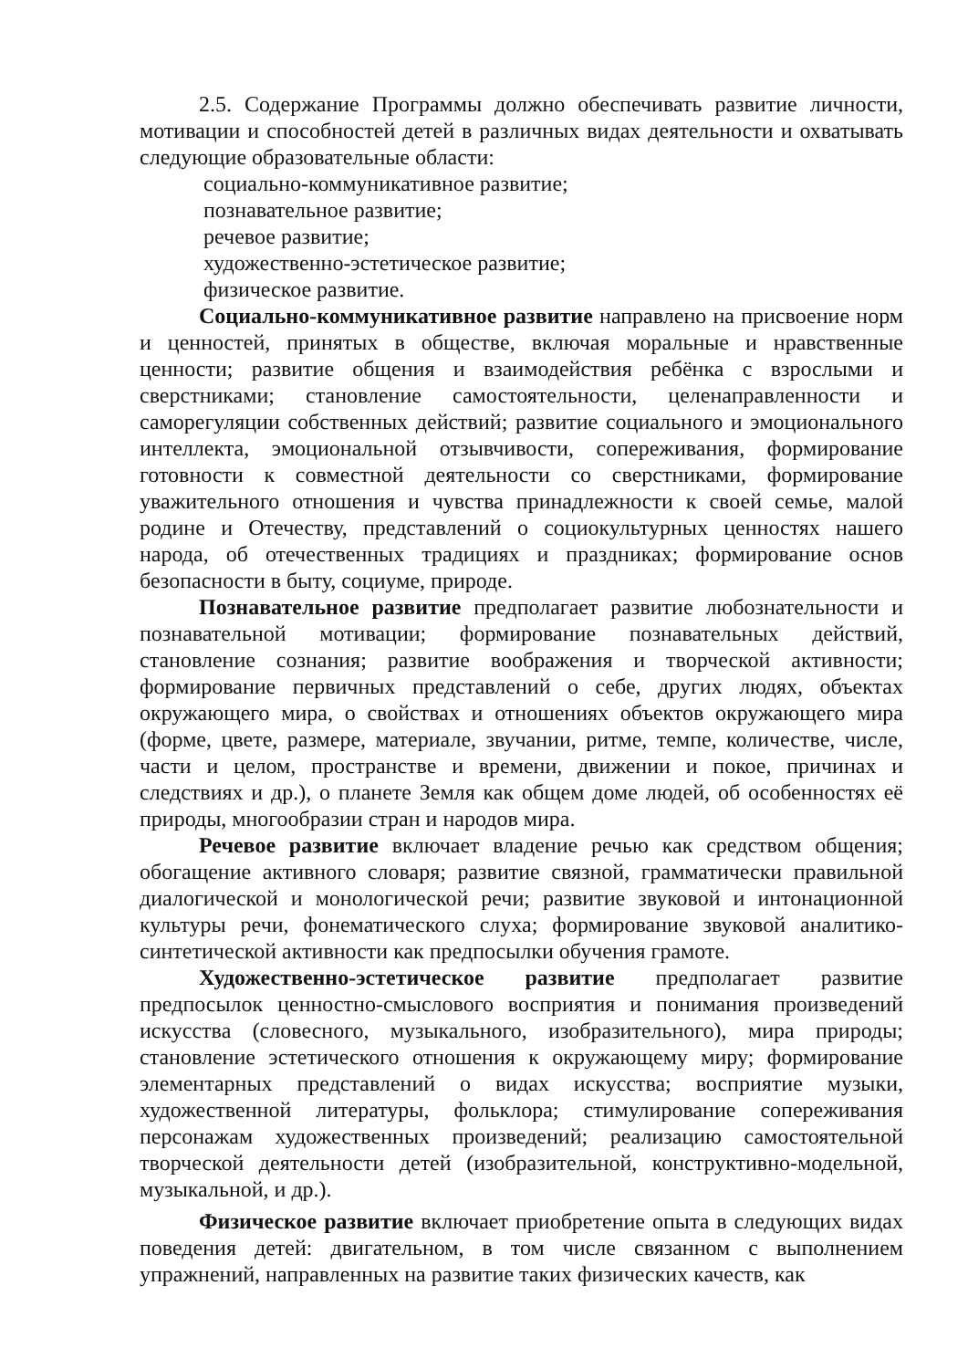2.5. Содержание Программы должно обеспечивать развитие личности, мотивации и способностей детей в различных видах деятельности и охватывать следующие образовательные области:
социально-коммуникативное развитие;
познавательное развитие;
речевое развитие;
художественно-эстетическое развитие;
физическое развитие.
Социально-коммуникативное развитие направлено на присвоение норм и ценностей, принятых в обществе, включая моральные и нравственные ценности; развитие общения и взаимодействия ребёнка с взрослыми и сверстниками; становление самостоятельности, целенаправленности и саморегуляции собственных действий; развитие социального и эмоционального интеллекта, эмоциональной отзывчивости, сопереживания, формирование готовности к совместной деятельности со сверстниками, формирование уважительного отношения и чувства принадлежности к своей семье, малой родине и Отечеству, представлений о социокультурных ценностях нашего народа, об отечественных традициях и праздниках; формирование основ безопасности в быту, социуме, природе.
Познавательное развитие предполагает развитие любознательности и познавательной мотивации; формирование познавательных действий, становление сознания; развитие воображения и творческой активности; формирование первичных представлений о себе, других людях, объектах окружающего мира, о свойствах и отношениях объектов окружающего мира (форме, цвете, размере, материале, звучании, ритме, темпе, количестве, числе, части и целом, пространстве и времени, движении и покое, причинах и следствиях и др.), о планете Земля как общем доме людей, об особенностях её природы, многообразии стран и народов мира.
Речевое развитие включает владение речью как средством общения; обогащение активного словаря; развитие связной, грамматически правильной диалогической и монологической речи; развитие звуковой и интонационной культуры речи, фонематического слуха; формирование звуковой аналитико-синтетической активности как предпосылки обучения грамоте.
Художественно-эстетическое развитие предполагает развитие предпосылок ценностно-смыслового восприятия и понимания произведений искусства (словесного, музыкального, изобразительного), мира природы; становление эстетического отношения к окружающему миру; формирование элементарных представлений о видах искусства; восприятие музыки, художественной литературы, фольклора; стимулирование сопереживания персонажам художественных произведений; реализацию самостоятельной творческой деятельности детей (изобразительной, конструктивно-модельной, музыкальной, и др.).
Физическое развитие включает приобретение опыта в следующих видах поведения детей: двигательном, в том числе связанном с выполнением упражнений, направленных на развитие таких физических качеств, как